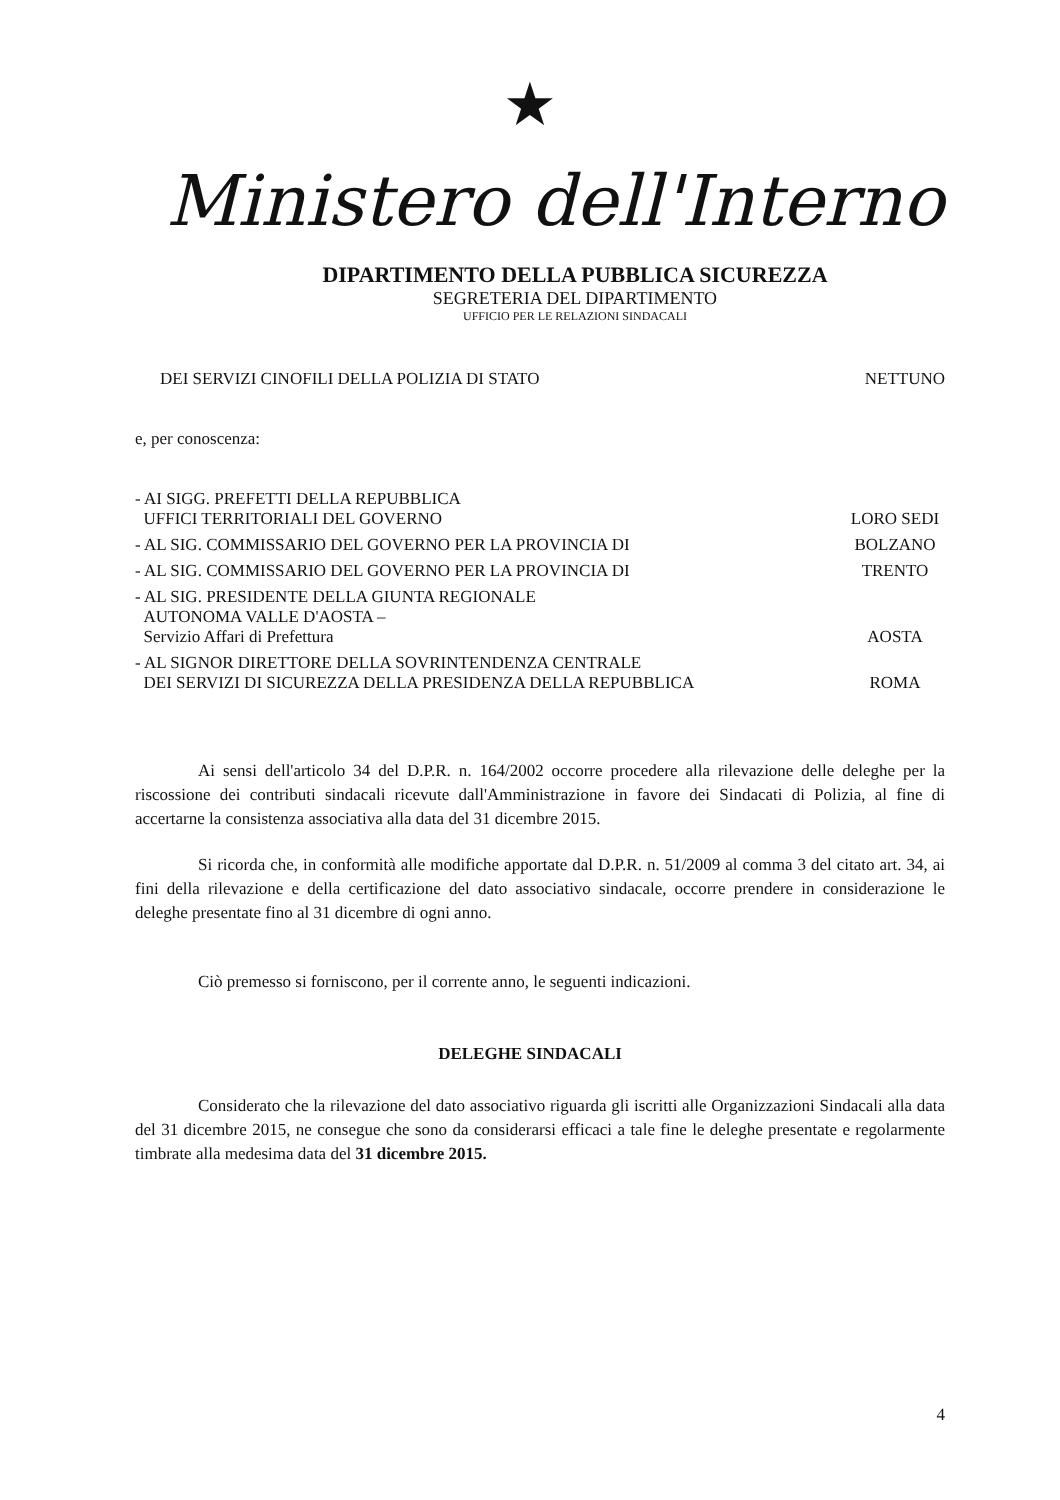★
Ministero dell'Interno
DIPARTIMENTO DELLA PUBBLICA SICUREZZA
SEGRETERIA DEL DIPARTIMENTO
UFFICIO PER LE RELAZIONI SINDACALI
DEI SERVIZI CINOFILI DELLA POLIZIA DI STATO NETTUNO
e, per conoscenza:
- AI SIGG. PREFETTI DELLA REPUBBLICA
UFFICI TERRITORIALI DEL GOVERNO LORO SEDI
- AL SIG. COMMISSARIO DEL GOVERNO PER LA PROVINCIA DI BOLZANO
- AL SIG. COMMISSARIO DEL GOVERNO PER LA PROVINCIA DI TRENTO
- AL SIG. PRESIDENTE DELLA GIUNTA REGIONALE
AUTONOMA VALLE D'AOSTA –
Servizio Affari di Prefettura AOSTA
- AL SIGNOR DIRETTORE DELLA SOVRINTENDENZA CENTRALE
DEI SERVIZI DI SICUREZZA DELLA PRESIDENZA DELLA REPUBBLICA ROMA
Ai sensi dell'articolo 34 del D.P.R. n. 164/2002 occorre procedere alla rilevazione delle deleghe per la riscossione dei contributi sindacali ricevute dall'Amministrazione in favore dei Sindacati di Polizia, al fine di accertarne la consistenza associativa alla data del 31 dicembre 2015.
Si ricorda che, in conformità alle modifiche apportate dal D.P.R. n. 51/2009 al comma 3 del citato art. 34, ai fini della rilevazione e della certificazione del dato associativo sindacale, occorre prendere in considerazione le deleghe presentate fino al 31 dicembre di ogni anno.
Ciò premesso si forniscono, per il corrente anno, le seguenti indicazioni.
DELEGHE SINDACALI
Considerato che la rilevazione del dato associativo riguarda gli iscritti alle Organizzazioni Sindacali alla data del 31 dicembre 2015, ne consegue che sono da considerarsi efficaci a tale fine le deleghe presentate e regolarmente timbrate alla medesima data del 31 dicembre 2015.
4